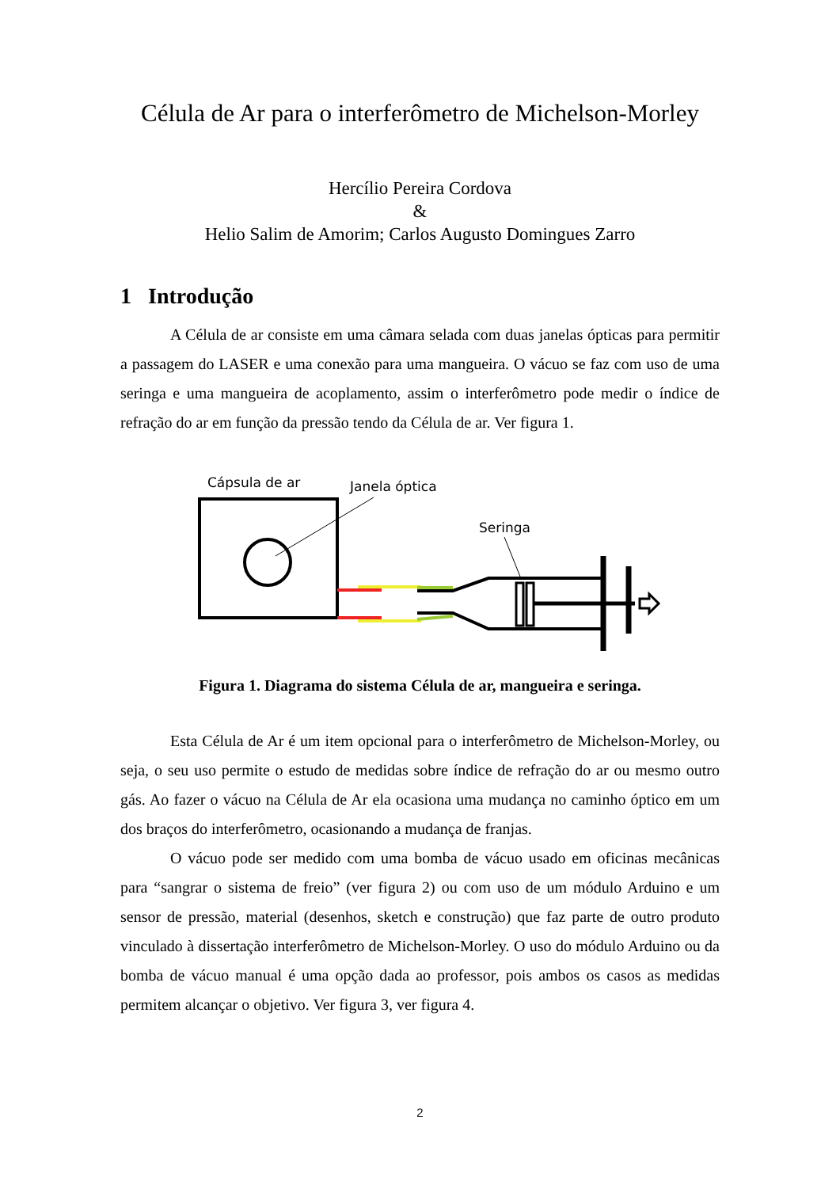Célula de Ar para o interferômetro de Michelson-Morley
Hercílio Pereira Cordova
&
Helio Salim de Amorim; Carlos Augusto Domingues Zarro
1 Introdução
A Célula de ar consiste em uma câmara selada com duas janelas ópticas para permitir a passagem do LASER e uma conexão para uma mangueira. O vácuo se faz com uso de uma seringa e uma mangueira de acoplamento, assim o interferômetro pode medir o índice de refração do ar em função da pressão tendo da Célula de ar. Ver figura 1.
Cápsula de ar
Janela óptica
Seringa
Figura 1. Diagrama do sistema Célula de ar, mangueira e seringa.
Esta Célula de Ar é um item opcional para o interferômetro de Michelson-Morley, ou seja, o seu uso permite o estudo de medidas sobre índice de refração do ar ou mesmo outro gás. Ao fazer o vácuo na Célula de Ar ela ocasiona uma mudança no caminho óptico em um dos braços do interferômetro, ocasionando a mudança de franjas.
O vácuo pode ser medido com uma bomba de vácuo usado em oficinas mecânicas para “sangrar o sistema de freio” (ver figura 2) ou com uso de um módulo Arduino e um sensor de pressão, material (desenhos, sketch e construção) que faz parte de outro produto vinculado à dissertação interferômetro de Michelson-Morley. O uso do módulo Arduino ou da bomba de vácuo manual é uma opção dada ao professor, pois ambos os casos as medidas permitem alcançar o objetivo. Ver figura 3, ver figura 4.
2